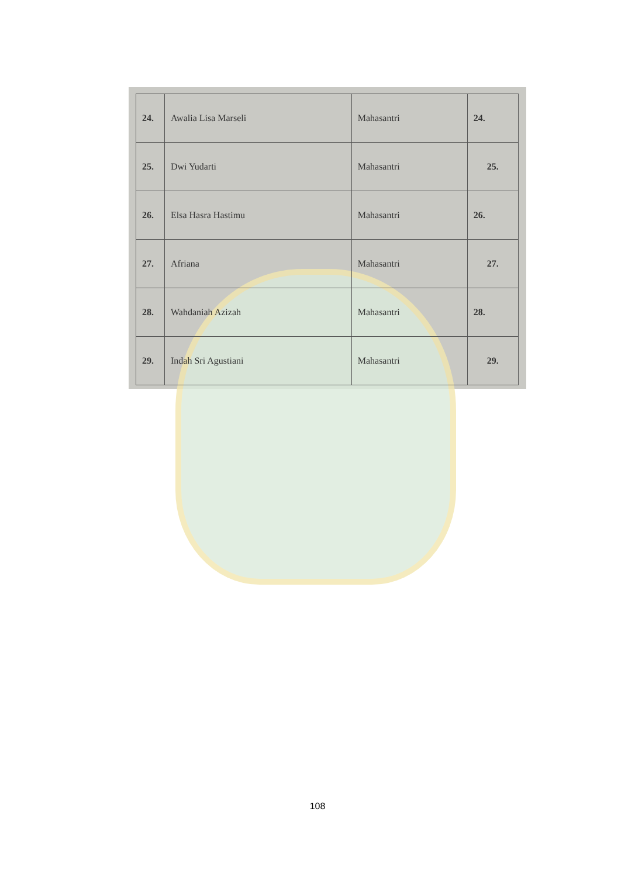| 24. | Awalia Lisa Marseli | Mahasantri | 24. |
| 25. | Dwi Yudarti | Mahasantri | 25. |
| 26. | Elsa Hasra Hastimu | Mahasantri | 26. |
| 27. | Afriana | Mahasantri | 27. |
| 28. | Wahdaniah Azizah | Mahasantri | 28. |
| 29. | Indah Sri Agustiani | Mahasantri | 29. |
108